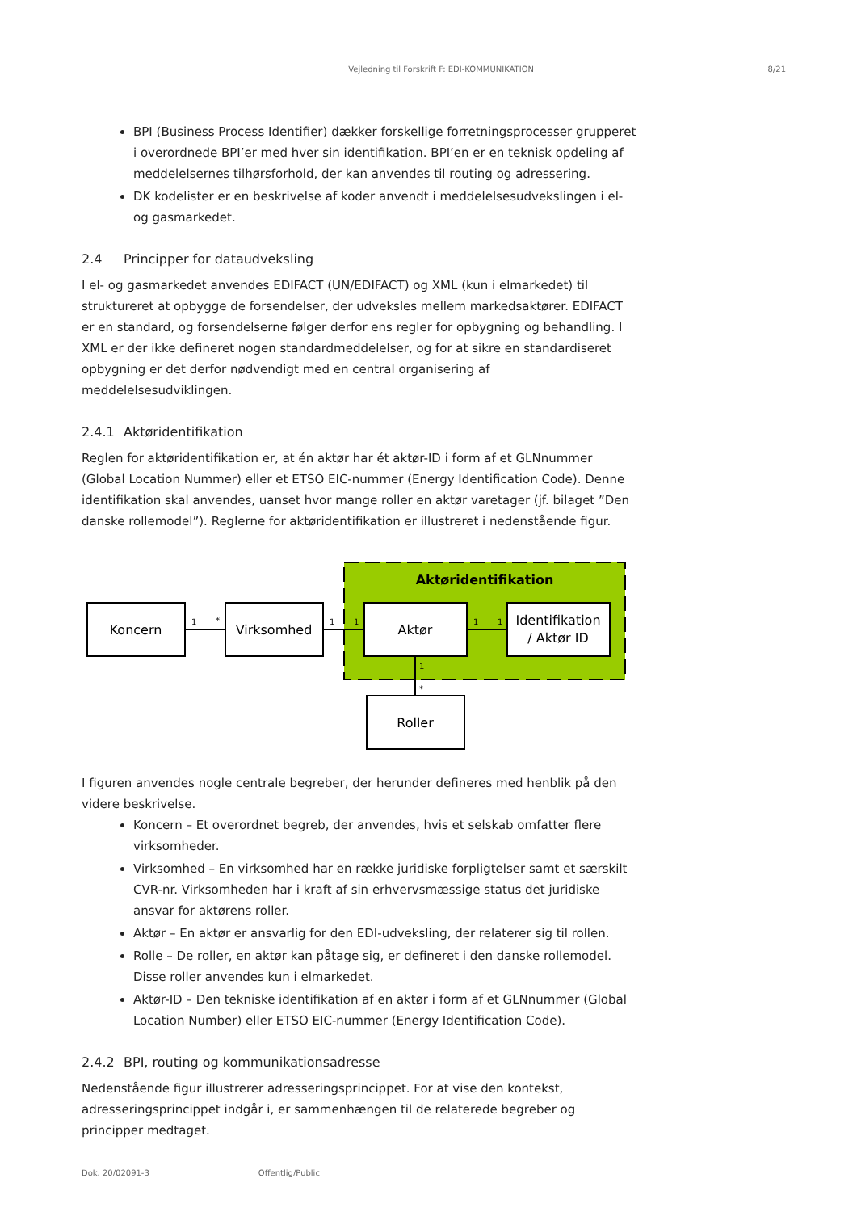Vejledning til Forskrift F: EDI-KOMMUNIKATION 8/21
BPI (Business Process Identifier) dækker forskellige forretningsprocesser grupperet i overordnede BPI’er med hver sin identifikation. BPI’en er en teknisk opdeling af meddelelsernes tilhørsforhold, der kan anvendes til routing og adressering.
DK kodelister er en beskrivelse af koder anvendt i meddelelsesudvekslingen i el- og gasmarkedet.
2.4 Principper for dataudveksling
I el- og gasmarkedet anvendes EDIFACT (UN/EDIFACT) og XML (kun i elmarkedet) til struktureret at opbygge de forsendelser, der udveksles mellem markedsaktører. EDIFACT er en standard, og forsendelserne følger derfor ens regler for opbygning og behandling. I XML er der ikke defineret nogen standardmeddelelser, og for at sikre en standardiseret opbygning er det derfor nødvendigt med en central organisering af meddelelsesudviklingen.
2.4.1 Aktøridentifikation
Reglen for aktøridentifikation er, at én aktør har ét aktør-ID i form af et GLNnummer (Global Location Nummer) eller et ETSO EIC-nummer (Energy Identification Code). Denne identifikation skal anvendes, uanset hvor mange roller en aktør varetager (jf. bilaget ”Den danske rollemodel”). Reglerne for aktøridentifikation er illustreret i nedenstående figur.
Aktøridentifikation
Koncern
Virksomhed
Aktør
Identifikation
/ Aktør ID
Roller
1
*
1
1
1
1
1
*
I figuren anvendes nogle centrale begreber, der herunder defineres med henblik på den videre beskrivelse.
Koncern – Et overordnet begreb, der anvendes, hvis et selskab omfatter flere virksomheder.
Virksomhed – En virksomhed har en række juridiske forpligtelser samt et særskilt CVR-nr. Virksomheden har i kraft af sin erhvervsmæssige status det juridiske ansvar for aktørens roller.
Aktør – En aktør er ansvarlig for den EDI-udveksling, der relaterer sig til rollen.
Rolle – De roller, en aktør kan påtage sig, er defineret i den danske rollemodel. Disse roller anvendes kun i elmarkedet.
Aktør-ID – Den tekniske identifikation af en aktør i form af et GLNnummer (Global Location Number) eller ETSO EIC-nummer (Energy Identification Code).
2.4.2 BPI, routing og kommunikationsadresse
Nedenstående figur illustrerer adresseringsprincippet. For at vise den kontekst, adresseringsprincippet indgår i, er sammenhængen til de relaterede begreber og principper medtaget.
Dok. 20/02091-3 Offentlig/Public